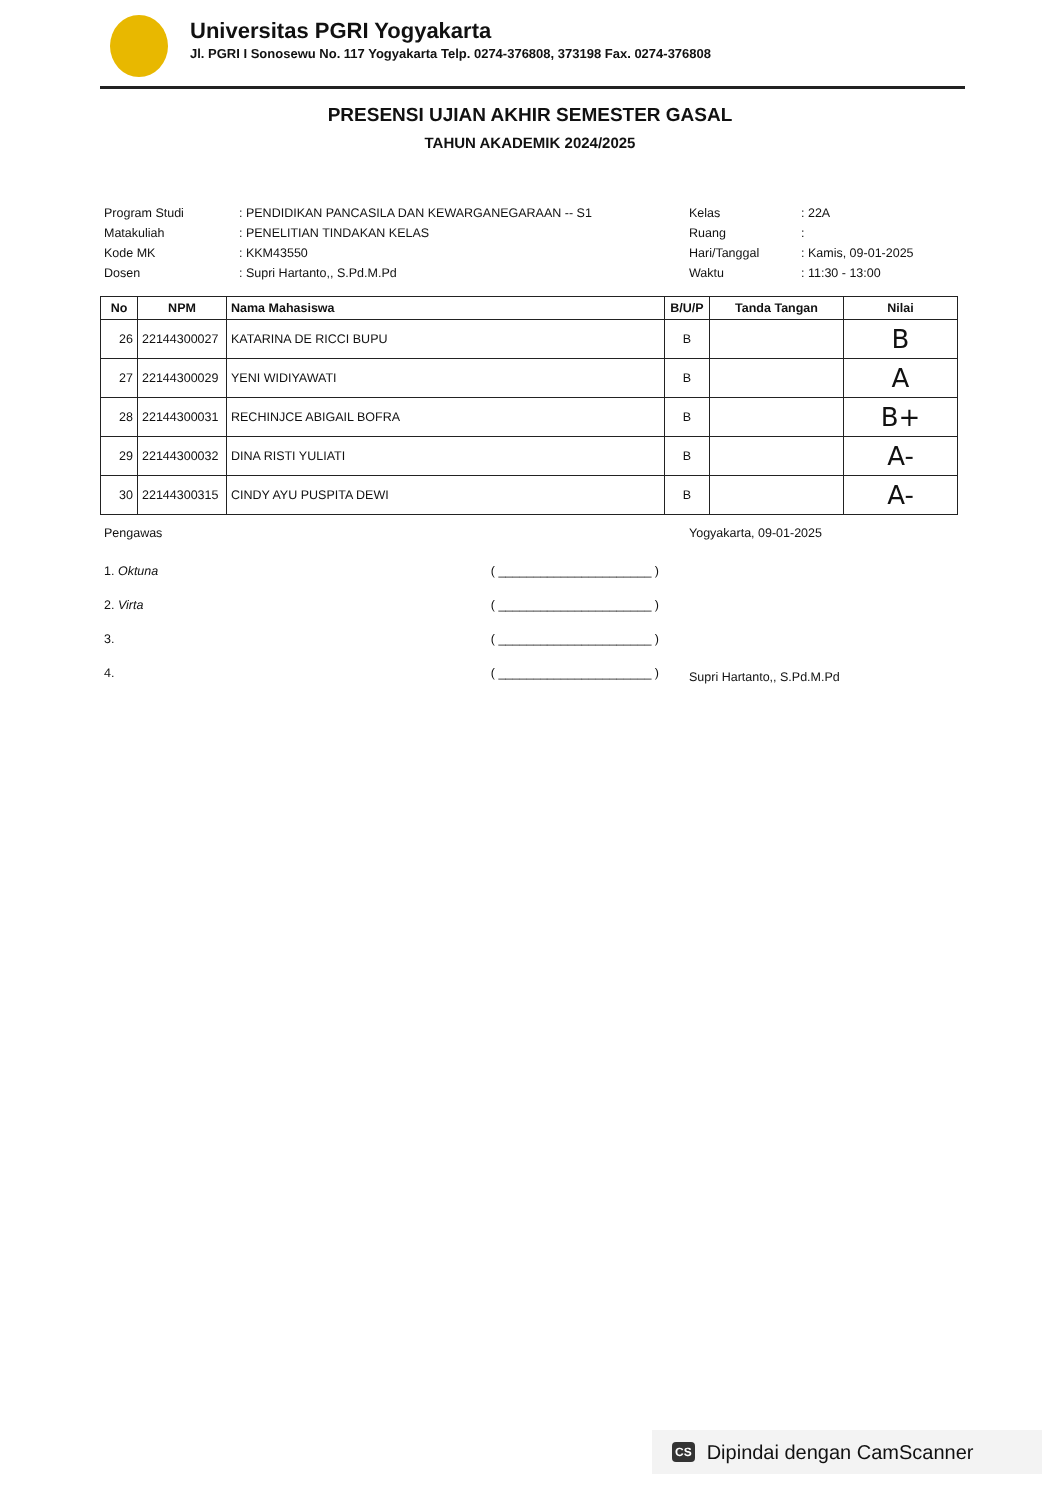Universitas PGRI Yogyakarta
Jl. PGRI I Sonosewu No. 117 Yogyakarta Telp. 0274-376808, 373198 Fax. 0274-376808
PRESENSI UJIAN AKHIR SEMESTER GASAL
TAHUN AKADEMIK 2024/2025
| Program Studi | : PENDIDIKAN PANCASILA DAN KEWARGANEGARAAN -- S1 | Kelas | : 22A |
| Matakuliah | : PENELITIAN TINDAKAN KELAS | Ruang | : |
| Kode MK | : KKM43550 | Hari/Tanggal | : Kamis, 09-01-2025 |
| Dosen | : Supri Hartanto,, S.Pd.M.Pd | Waktu | : 11:30 - 13:00 |
| No | NPM | Nama Mahasiswa | B/U/P | Tanda Tangan | Nilai |
| --- | --- | --- | --- | --- | --- |
| 26 | 22144300027 | KATARINA DE RICCI BUPU | B | | B |
| 27 | 22144300029 | YENI WIDIYAWATI | B | | A |
| 28 | 22144300031 | RECHINJCE ABIGAIL BOFRA | B | | B+ |
| 29 | 22144300032 | DINA RISTI YULIATI | B | | A- |
| 30 | 22144300315 | CINDY AYU PUSPITA DEWI | B | | A- |
Pengawas
1. Oktuna ( ______________________ )
2. Virta ( ______________________ )
3. ( ______________________ )
4. ( ______________________ )
Yogyakarta, 09-01-2025
Supri Hartanto,, S.Pd.M.Pd
CS Dipindai dengan CamScanner